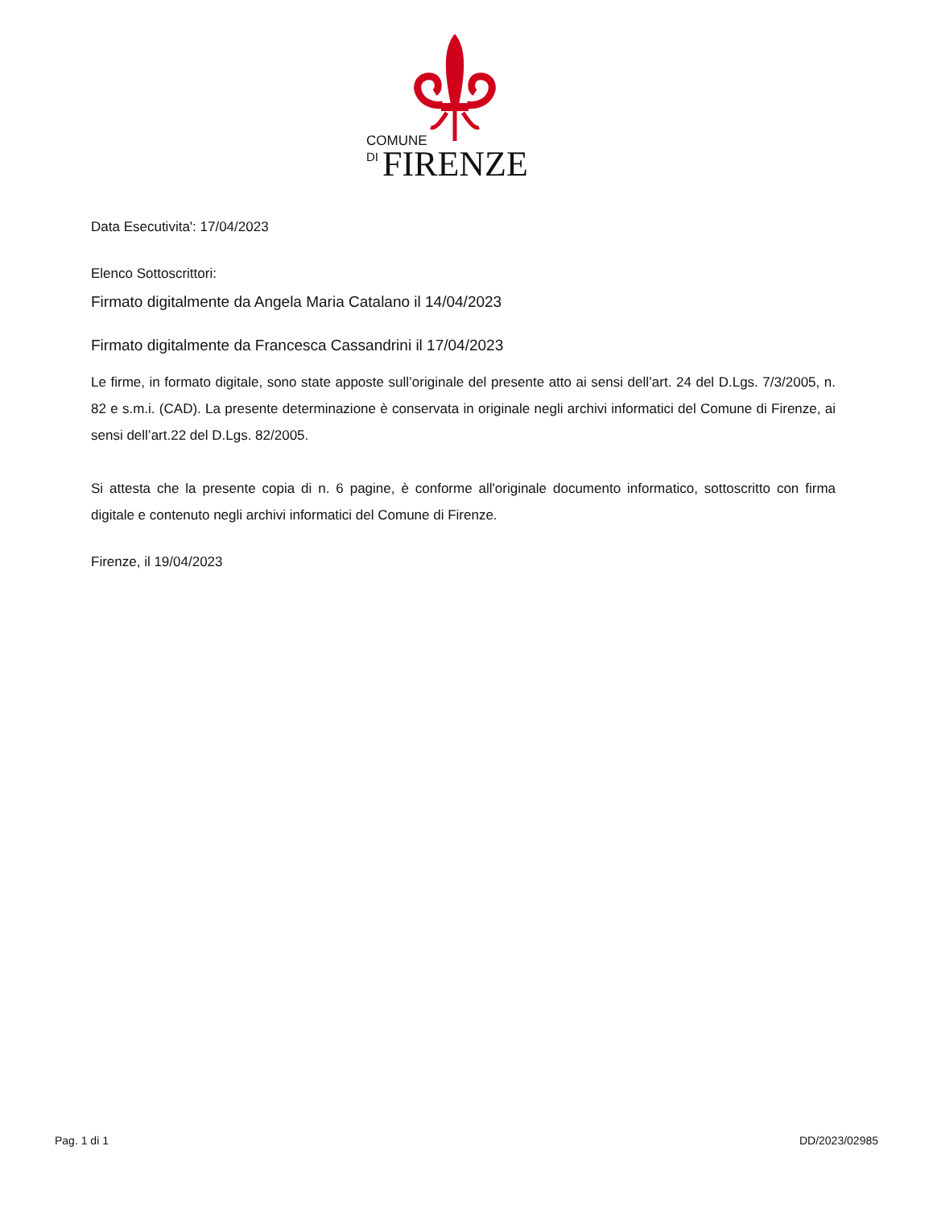COMUNE
DI
FIRENZE
Data Esecutivita': 17/04/2023
Elenco Sottoscrittori:
Firmato digitalmente da Angela Maria Catalano il 14/04/2023
Firmato digitalmente da Francesca Cassandrini il 17/04/2023
Le firme, in formato digitale, sono state apposte sull’originale del presente atto ai sensi dell’art. 24 del D.Lgs. 7/3/2005, n. 82 e s.m.i. (CAD). La presente determinazione è conservata in originale negli archivi informatici del Comune di Firenze, ai sensi dell’art.22 del D.Lgs. 82/2005.
Si attesta che la presente copia di n. 6 pagine, è conforme all'originale documento informatico, sottoscritto con firma digitale e contenuto negli archivi informatici del Comune di Firenze.
Firenze, il 19/04/2023
Pag. 1 di 1 DD/2023/02985